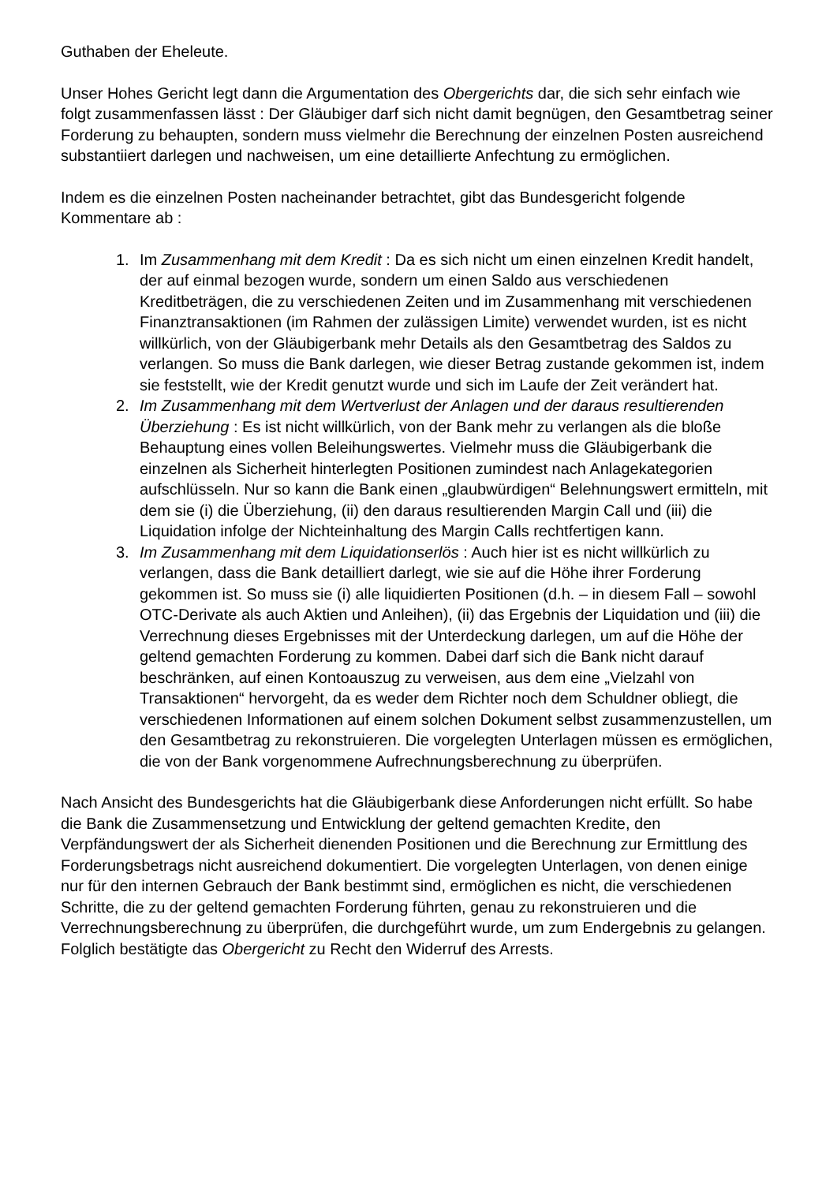Guthaben der Eheleute.
Unser Hohes Gericht legt dann die Argumentation des Obergerichts dar, die sich sehr einfach wie folgt zusammenfassen lässt : Der Gläubiger darf sich nicht damit begnügen, den Gesamtbetrag seiner Forderung zu behaupten, sondern muss vielmehr die Berechnung der einzelnen Posten ausreichend substantiiert darlegen und nachweisen, um eine detaillierte Anfechtung zu ermöglichen.
Indem es die einzelnen Posten nacheinander betrachtet, gibt das Bundesgericht folgende Kommentare ab :
1. Im Zusammenhang mit dem Kredit : Da es sich nicht um einen einzelnen Kredit handelt, der auf einmal bezogen wurde, sondern um einen Saldo aus verschiedenen Kreditbeträgen, die zu verschiedenen Zeiten und im Zusammenhang mit verschiedenen Finanztransaktionen (im Rahmen der zulässigen Limite) verwendet wurden, ist es nicht willkürlich, von der Gläubigerbank mehr Details als den Gesamtbetrag des Saldos zu verlangen. So muss die Bank darlegen, wie dieser Betrag zustande gekommen ist, indem sie feststellt, wie der Kredit genutzt wurde und sich im Laufe der Zeit verändert hat.
2. Im Zusammenhang mit dem Wertverlust der Anlagen und der daraus resultierenden Überziehung : Es ist nicht willkürlich, von der Bank mehr zu verlangen als die bloße Behauptung eines vollen Beleihungswertes. Vielmehr muss die Gläubigerbank die einzelnen als Sicherheit hinterlegten Positionen zumindest nach Anlagekategorien aufschlüsseln. Nur so kann die Bank einen „glaubwürdigen“ Belehnungswert ermitteln, mit dem sie (i) die Überziehung, (ii) den daraus resultierenden Margin Call und (iii) die Liquidation infolge der Nichteinhaltung des Margin Calls rechtfertigen kann.
3. Im Zusammenhang mit dem Liquidationserlös : Auch hier ist es nicht willkürlich zu verlangen, dass die Bank detailliert darlegt, wie sie auf die Höhe ihrer Forderung gekommen ist. So muss sie (i) alle liquidierten Positionen (d.h. – in diesem Fall – sowohl OTC-Derivate als auch Aktien und Anleihen), (ii) das Ergebnis der Liquidation und (iii) die Verrechnung dieses Ergebnisses mit der Unterdeckung darlegen, um auf die Höhe der geltend gemachten Forderung zu kommen. Dabei darf sich die Bank nicht darauf beschränken, auf einen Kontoauszug zu verweisen, aus dem eine „Vielzahl von Transaktionen“ hervorgeht, da es weder dem Richter noch dem Schuldner obliegt, die verschiedenen Informationen auf einem solchen Dokument selbst zusammenzustellen, um den Gesamtbetrag zu rekonstruieren. Die vorgelegten Unterlagen müssen es ermöglichen, die von der Bank vorgenommene Aufrechnungsberechnung zu überprüfen.
Nach Ansicht des Bundesgerichts hat die Gläubigerbank diese Anforderungen nicht erfüllt. So habe die Bank die Zusammensetzung und Entwicklung der geltend gemachten Kredite, den Verpfändungswert der als Sicherheit dienenden Positionen und die Berechnung zur Ermittlung des Forderungsbetrags nicht ausreichend dokumentiert. Die vorgelegten Unterlagen, von denen einige nur für den internen Gebrauch der Bank bestimmt sind, ermöglichen es nicht, die verschiedenen Schritte, die zu der geltend gemachten Forderung führten, genau zu rekonstruieren und die Verrechnungsberechnung zu überprüfen, die durchgeführt wurde, um zum Endergebnis zu gelangen. Folglich bestätigte das Obergericht zu Recht den Widerruf des Arrests.